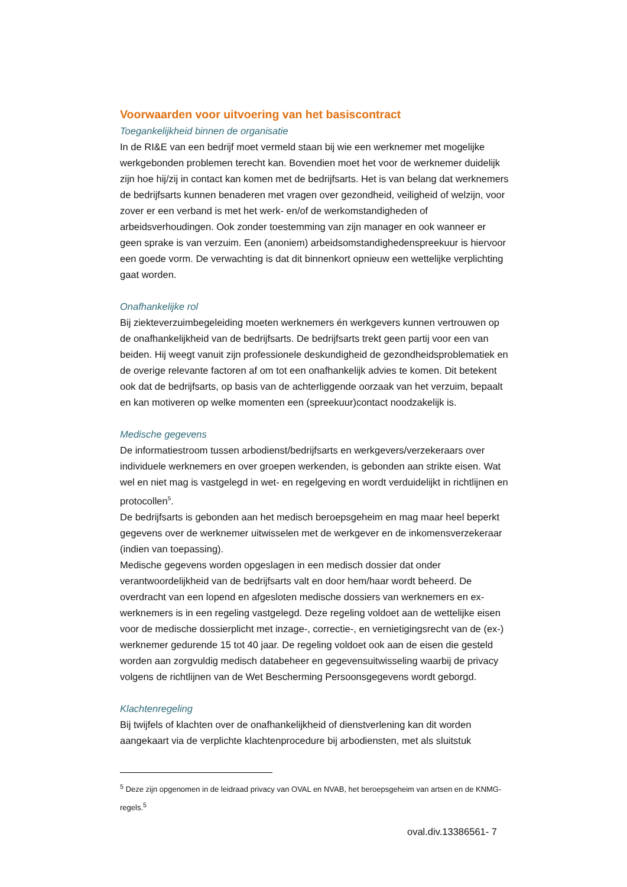Voorwaarden voor uitvoering van het basiscontract
Toegankelijkheid binnen de organisatie
In de RI&E van een bedrijf moet vermeld staan bij wie een werknemer met mogelijke werkgebonden problemen terecht kan. Bovendien moet het voor de werknemer duidelijk zijn hoe hij/zij in contact kan komen met de bedrijfsarts. Het is van belang dat werknemers de bedrijfsarts kunnen benaderen met vragen over gezondheid, veiligheid of welzijn, voor zover er een verband is met het werk- en/of de werkomstandigheden of arbeidsverhoudingen. Ook zonder toestemming van zijn manager en ook wanneer er geen sprake is van verzuim. Een (anoniem) arbeidsomstandighedenspreekuur is hiervoor een goede vorm. De verwachting is dat dit binnenkort opnieuw een wettelijke verplichting gaat worden.
Onafhankelijke rol
Bij ziekteverzuimbegeleiding moeten werknemers én werkgevers kunnen vertrouwen op de onafhankelijkheid van de bedrijfsarts. De bedrijfsarts trekt geen partij voor een van beiden. Hij weegt vanuit zijn professionele deskundigheid de gezondheidsproblematiek en de overige relevante factoren af om tot een onafhankelijk advies te komen. Dit betekent ook dat de bedrijfsarts, op basis van de achterliggende oorzaak van het verzuim, bepaalt en kan motiveren op welke momenten een (spreekuur)contact noodzakelijk is.
Medische gegevens
De informatiestroom tussen arbodienst/bedrijfsarts en werkgevers/verzekeraars over individuele werknemers en over groepen werkenden, is gebonden aan strikte eisen. Wat wel en niet mag is vastgelegd in wet- en regelgeving en wordt verduidelijkt in richtlijnen en protocollen<sup>5</sup>.
De bedrijfsarts is gebonden aan het medisch beroepsgeheim en mag maar heel beperkt gegevens over de werknemer uitwisselen met de werkgever en de inkomensverzekeraar (indien van toepassing).
Medische gegevens worden opgeslagen in een medisch dossier dat onder verantwoordelijkheid van de bedrijfsarts valt en door hem/haar wordt beheerd. De overdracht van een lopend en afgesloten medische dossiers van werknemers en ex-werknemers is in een regeling vastgelegd. Deze regeling voldoet aan de wettelijke eisen voor de medische dossierplicht met inzage-, correctie-, en vernietigingsrecht van de (ex-) werknemer gedurende 15 tot 40 jaar. De regeling voldoet ook aan de eisen die gesteld worden aan zorgvuldig medisch databeheer en gegevensuitwisseling waarbij de privacy volgens de richtlijnen van de Wet Bescherming Persoonsgegevens wordt geborgd.
Klachtenregeling
Bij twijfels of klachten over de onafhankelijkheid of dienstverlening kan dit worden aangekaart via de verplichte klachtenprocedure bij arbodiensten, met als sluitstuk
<sup>5</sup> Deze zijn opgenomen in de leidraad privacy van OVAL en NVAB, het beroepsgeheim van artsen en de KNMG-regels.<sup>5</sup>
oval.div.13386561- 7